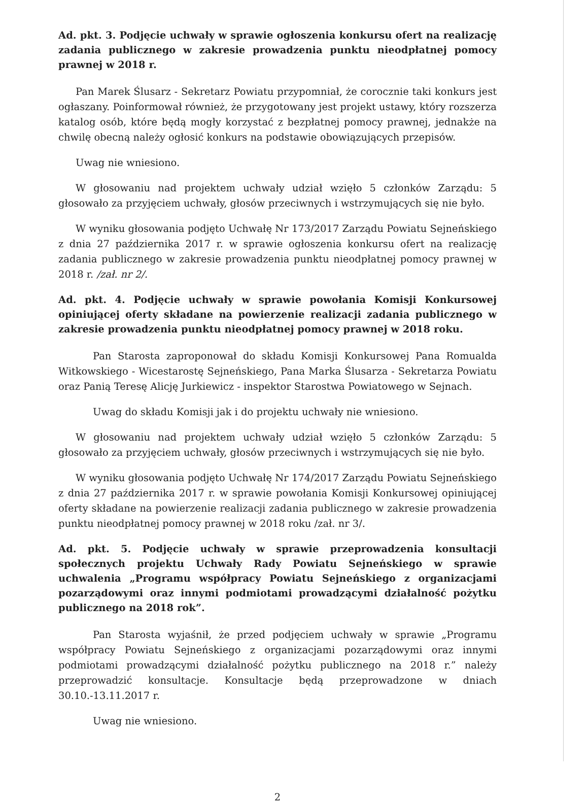Ad. pkt. 3. Podjęcie uchwały w sprawie ogłoszenia konkursu ofert na realizację zadania publicznego w zakresie prowadzenia punktu nieodpłatnej pomocy prawnej w 2018 r.
Pan Marek Ślusarz - Sekretarz Powiatu przypomniał, że corocznie taki konkurs jest ogłaszany. Poinformował również, że przygotowany jest projekt ustawy, który rozszerza katalog osób, które będą mogły korzystać z bezpłatnej pomocy prawnej, jednakże na chwilę obecną należy ogłosić konkurs na podstawie obowiązujących przepisów.
Uwag nie wniesiono.
W głosowaniu nad projektem uchwały udział wzięło 5 członków Zarządu: 5 głosowało za przyjęciem uchwały, głosów przeciwnych i wstrzymujących się nie było.
W wyniku głosowania podjęto Uchwałę Nr 173/2017 Zarządu Powiatu Sejneńskiego z dnia 27 października 2017 r. w sprawie ogłoszenia konkursu ofert na realizację zadania publicznego w zakresie prowadzenia punktu nieodpłatnej pomocy prawnej w 2018 r. /zał. nr 2/.
Ad. pkt. 4. Podjęcie uchwały w sprawie powołania Komisji Konkursowej opiniującej oferty składane na powierzenie realizacji zadania publicznego w zakresie prowadzenia punktu nieodpłatnej pomocy prawnej w 2018 roku.
Pan Starosta zaproponował do składu Komisji Konkursowej Pana Romualda Witkowskiego - Wicestarostę Sejneńskiego, Pana Marka Ślusarza - Sekretarza Powiatu oraz Panią Teresę Alicję Jurkiewicz - inspektor Starostwa Powiatowego w Sejnach.
Uwag do składu Komisji jak i do projektu uchwały nie wniesiono.
W głosowaniu nad projektem uchwały udział wzięło 5 członków Zarządu: 5 głosowało za przyjęciem uchwały, głosów przeciwnych i wstrzymujących się nie było.
W wyniku głosowania podjęto Uchwałę Nr 174/2017 Zarządu Powiatu Sejneńskiego z dnia 27 października 2017 r. w sprawie powołania Komisji Konkursowej opiniującej oferty składane na powierzenie realizacji zadania publicznego w zakresie prowadzenia punktu nieodpłatnej pomocy prawnej w 2018 roku /zał. nr 3/.
Ad. pkt. 5. Podjęcie uchwały w sprawie przeprowadzenia konsultacji społecznych projektu Uchwały Rady Powiatu Sejneńskiego w sprawie uchwalenia „Programu współpracy Powiatu Sejneńskiego z organizacjami pozarządowymi oraz innymi podmiotami prowadzącymi działalność pożytku publicznego na 2018 rok”.
Pan Starosta wyjaśnił, że przed podjęciem uchwały w sprawie „Programu współpracy Powiatu Sejneńskiego z organizacjami pozarządowymi oraz innymi podmiotami prowadzącymi działalność pożytku publicznego na 2018 r.” należy przeprowadzić konsultacje. Konsultacje będą przeprowadzone w dniach 30.10.-13.11.2017 r.
Uwag nie wniesiono.
2